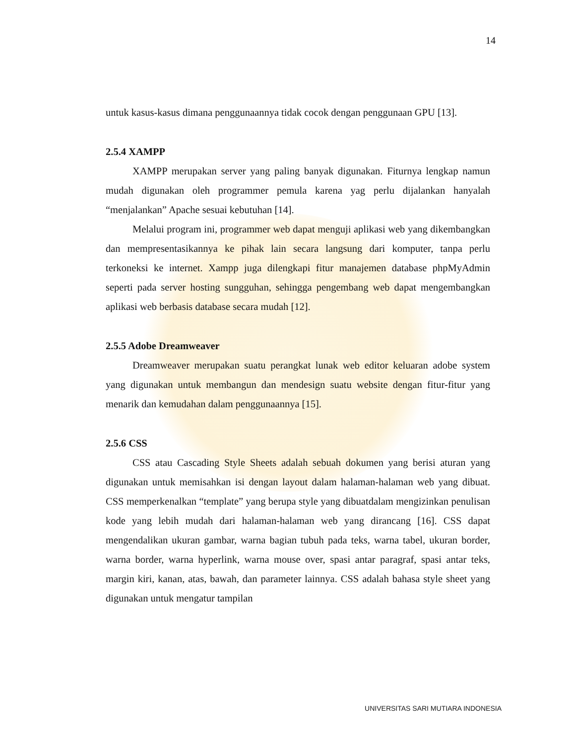14
untuk kasus-kasus dimana penggunaannya tidak cocok dengan penggunaan GPU [13].
2.5.4 XAMPP
XAMPP merupakan server yang paling banyak digunakan. Fiturnya lengkap namun mudah digunakan oleh programmer pemula karena yag perlu dijalankan hanyalah “menjalankan” Apache sesuai kebutuhan [14].
Melalui program ini, programmer web dapat menguji aplikasi web yang dikembangkan dan mempresentasikannya ke pihak lain secara langsung dari komputer, tanpa perlu terkoneksi ke internet. Xampp juga dilengkapi fitur manajemen database phpMyAdmin seperti pada server hosting sungguhan, sehingga pengembang web dapat mengembangkan aplikasi web berbasis database secara mudah [12].
2.5.5 Adobe Dreamweaver
Dreamweaver merupakan suatu perangkat lunak web editor keluaran adobe system yang digunakan untuk membangun dan mendesign suatu website dengan fitur-fitur yang menarik dan kemudahan dalam penggunaannya [15].
2.5.6 CSS
CSS atau Cascading Style Sheets adalah sebuah dokumen yang berisi aturan yang digunakan untuk memisahkan isi dengan layout dalam halaman-halaman web yang dibuat. CSS memperkenalkan “template” yang berupa style yang dibuatdalam mengizinkan penulisan kode yang lebih mudah dari halaman-halaman web yang dirancang [16]. CSS dapat mengendalikan ukuran gambar, warna bagian tubuh pada teks, warna tabel, ukuran border, warna border, warna hyperlink, warna mouse over, spasi antar paragraf, spasi antar teks, margin kiri, kanan, atas, bawah, dan parameter lainnya. CSS adalah bahasa style sheet yang digunakan untuk mengatur tampilan
UNIVERSITAS SARI MUTIARA INDONESIA